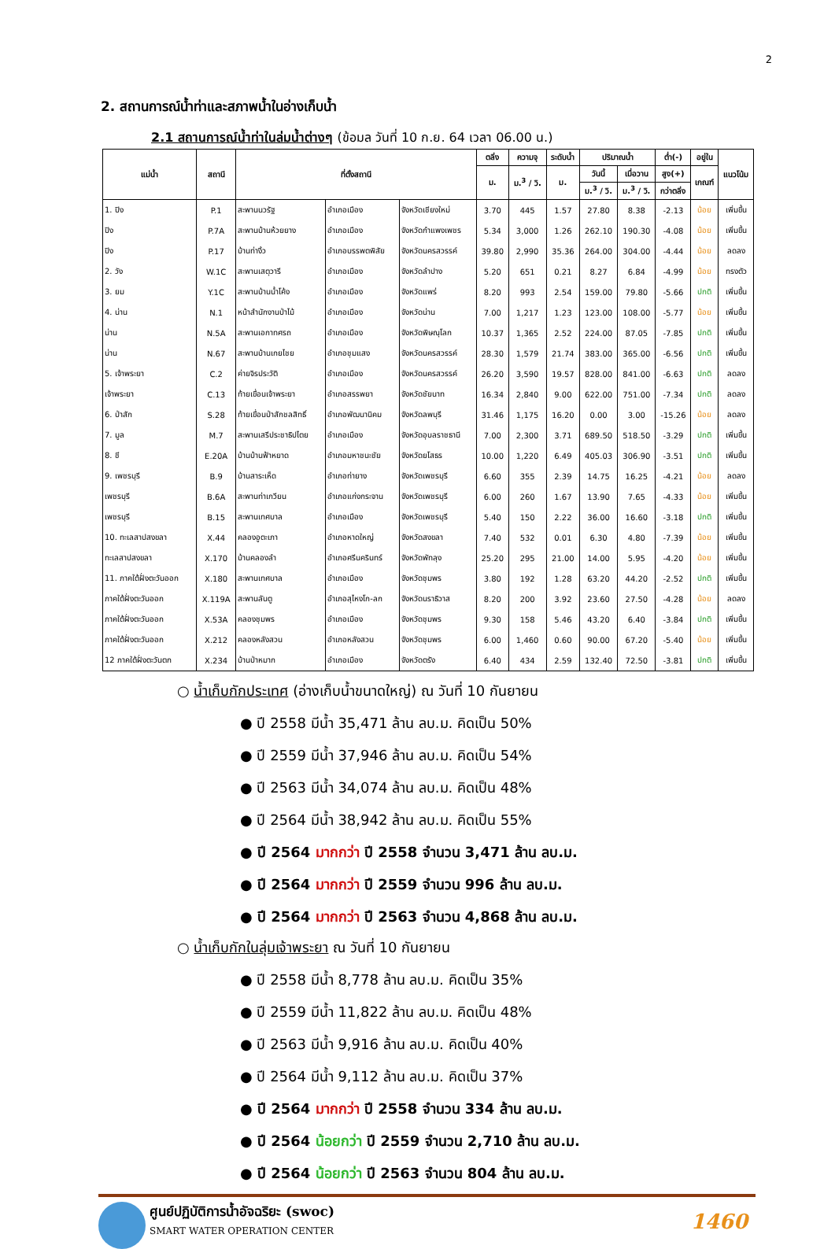2
2. สถานการณ์น้ำท่าและสภาพน้ำในอ่างเก็บน้ำ
2.1 สถานการณ์น้ำท่าในล่มน้ำต่างๆ (ข้อมล วันที่ 10 ก.ย. 64 เวลา 06.00 น.)
| แม่น้ำ | สถานี | ที่ตั้งสถานี | | | ตลิ่ง | ความจุ | ระดับน้ำ | ปริมาณน้ำ | | ต่ำ(-) | อยู่ใน | แนวโน้ม |
| --- | --- | --- | --- | --- | --- | --- | --- | --- | --- | --- | --- | --- |
| | | | | | ม. | ม.<sup>3</sup> / วิ. | ม. | วันนี้ | เมื่อวาน | สูง(+) | เกณฑ์ | |
| | | | | | | | | ม.<sup>3</sup> / วิ. | ม.<sup>3</sup> / วิ. | กว่าตลิ่ง | | |
| 1. ปิง | P.1 | สะพานนวรัฐ | อำเภอเมือง | จังหวัดเชียงใหม่ | 3.70 | 445 | 1.57 | 27.80 | 8.38 | -2.13 | น้อย | เพิ่มขึ้น |
| ปิง | P.7A | สะพานบ้านห้วยยาง | อำเภอเมือง | จังหวัดกำแพงเพชร | 5.34 | 3,000 | 1.26 | 262.10 | 190.30 | -4.08 | น้อย | เพิ่มขึ้น |
| ปิง | P.17 | บ้านท่างิ้ว | อำเภอบรรพตพิสัย | จังหวัดนครสวรรค์ | 39.80 | 2,990 | 35.36 | 264.00 | 304.00 | -4.44 | น้อย | ลดลง |
| 2. วัง | W.1C | สะพานเสตุวารี | อำเภอเมือง | จังหวัดลำปาง | 5.20 | 651 | 0.21 | 8.27 | 6.84 | -4.99 | น้อย | ทรงตัว |
| 3. ยม | Y.1C | สะพานบ้านน้ำโค้ง | อำเภอเมือง | จังหวัดแพร่ | 8.20 | 993 | 2.54 | 159.00 | 79.80 | -5.66 | ปกติ | เพิ่มขึ้น |
| 4. น่าน | N.1 | หน้าสำนักงานป่าไม้ | อำเภอเมือง | จังหวัดน่าน | 7.00 | 1,217 | 1.23 | 123.00 | 108.00 | -5.77 | น้อย | เพิ่มขึ้น |
| น่าน | N.5A | สะพานเอกาทศรถ | อำเภอเมือง | จังหวัดพิษณุโลก | 10.37 | 1,365 | 2.52 | 224.00 | 87.05 | -7.85 | ปกติ | เพิ่มขึ้น |
| น่าน | N.67 | สะพานบ้านเกยไชย | อำเภอชุมแสง | จังหวัดนครสวรรค์ | 28.30 | 1,579 | 21.74 | 383.00 | 365.00 | -6.56 | ปกติ | เพิ่มขึ้น |
| 5. เจ้าพระยา | C.2 | ค่ายจิรประวัติ | อำเภอเมือง | จังหวัดนครสวรรค์ | 26.20 | 3,590 | 19.57 | 828.00 | 841.00 | -6.63 | ปกติ | ลดลง |
| เจ้าพระยา | C.13 | ท้ายเขื่อนเจ้าพระยา | อำเภอสรรพยา | จังหวัดชัยนาท | 16.34 | 2,840 | 9.00 | 622.00 | 751.00 | -7.34 | ปกติ | ลดลง |
| 6. ป่าสัก | S.28 | ท้ายเขื่อนป่าสักชลสิทธิ์ | อำเภอพัฒนานิคม | จังหวัดลพบุรี | 31.46 | 1,175 | 16.20 | 0.00 | 3.00 | -15.26 | น้อย | ลดลง |
| 7. มูล | M.7 | สะพานเสรีประชาธิปไตย | อำเภอเมือง | จังหวัดอุบลราชธานี | 7.00 | 2,300 | 3.71 | 689.50 | 518.50 | -3.29 | ปกติ | เพิ่มขึ้น |
| 8. ชี | E.20A | บ้านบ้านฟ้าหยาด | อำเภอมหาชนะชัย | จังหวัดยโสธร | 10.00 | 1,220 | 6.49 | 405.03 | 306.90 | -3.51 | ปกติ | เพิ่มขึ้น |
| 9. เพชรบุรี | B.9 | บ้านสาระเห็ด | อำเภอท่ายาง | จังหวัดเพชรบุรี | 6.60 | 355 | 2.39 | 14.75 | 16.25 | -4.21 | น้อย | ลดลง |
| เพชรบุรี | B.6A | สะพานท่าเกวียน | อำเภอแก่งกระจาน | จังหวัดเพชรบุรี | 6.00 | 260 | 1.67 | 13.90 | 7.65 | -4.33 | น้อย | เพิ่มขึ้น |
| เพชรบุรี | B.15 | สะพานเทศบาล | อำเภอเมือง | จังหวัดเพชรบุรี | 5.40 | 150 | 2.22 | 36.00 | 16.60 | -3.18 | ปกติ | เพิ่มขึ้น |
| 10. ทะเลสาปสงขลา | X.44 | คลองอูตะเภา | อำเภอหาดใหญ่ | จังหวัดสงขลา | 7.40 | 532 | 0.01 | 6.30 | 4.80 | -7.39 | น้อย | เพิ่มขึ้น |
| ทะเลสาปสงขลา | X.170 | บ้านคลองลำ | อำเภอศรีนครินทร์ | จังหวัดพัทลุง | 25.20 | 295 | 21.00 | 14.00 | 5.95 | -4.20 | น้อย | เพิ่มขึ้น |
| 11. ภาคใต้ฝั่งตะวันออก | X.180 | สะพานเทศบาล | อำเภอเมือง | จังหวัดชุมพร | 3.80 | 192 | 1.28 | 63.20 | 44.20 | -2.52 | ปกติ | เพิ่มขึ้น |
| ภาคใต้ฝั่งตะวันออก | X.119A | สะพานลันตู | อำเภอสุไหงโก-ลก | จังหวัดนราธิวาส | 8.20 | 200 | 3.92 | 23.60 | 27.50 | -4.28 | น้อย | ลดลง |
| ภาคใต้ฝั่งตะวันออก | X.53A | คลองชุมพร | อำเภอเมือง | จังหวัดชุมพร | 9.30 | 158 | 5.46 | 43.20 | 6.40 | -3.84 | ปกติ | เพิ่มขึ้น |
| ภาคใต้ฝั่งตะวันออก | X.212 | คลองหลังสวน | อำเภอหลังสวน | จังหวัดชุมพร | 6.00 | 1,460 | 0.60 | 90.00 | 67.20 | -5.40 | น้อย | เพิ่มขึ้น |
| 12 ภาคใต้ฝั่งตะวันตก | X.234 | บ้านป่าหมาก | อำเภอเมือง | จังหวัดตรัง | 6.40 | 434 | 2.59 | 132.40 | 72.50 | -3.81 | ปกติ | เพิ่มขึ้น |
○ น้ำเก็บกักประเทศ (อ่างเก็บน้ำขนาดใหญ่) ณ วันที่ 10 กันยายน
● ปี 2558 มีน้ำ 35,471 ล้าน ลบ.ม. คิดเป็น 50%
● ปี 2559 มีน้ำ 37,946 ล้าน ลบ.ม. คิดเป็น 54%
● ปี 2563 มีน้ำ 34,074 ล้าน ลบ.ม. คิดเป็น 48%
● ปี 2564 มีน้ำ 38,942 ล้าน ลบ.ม. คิดเป็น 55%
● ปี 2564 มากกว่า ปี 2558 จำนวน 3,471 ล้าน ลบ.ม.
● ปี 2564 มากกว่า ปี 2559 จำนวน 996 ล้าน ลบ.ม.
● ปี 2564 มากกว่า ปี 2563 จำนวน 4,868 ล้าน ลบ.ม.
○ น้ำเก็บกักในลุ่มเจ้าพระยา ณ วันที่ 10 กันยายน
● ปี 2558 มีน้ำ 8,778 ล้าน ลบ.ม. คิดเป็น 35%
● ปี 2559 มีน้ำ 11,822 ล้าน ลบ.ม. คิดเป็น 48%
● ปี 2563 มีน้ำ 9,916 ล้าน ลบ.ม. คิดเป็น 40%
● ปี 2564 มีน้ำ 9,112 ล้าน ลบ.ม. คิดเป็น 37%
● ปี 2564 มากกว่า ปี 2558 จำนวน 334 ล้าน ลบ.ม.
● ปี 2564 น้อยกว่า ปี 2559 จำนวน 2,710 ล้าน ลบ.ม.
● ปี 2564 น้อยกว่า ปี 2563 จำนวน 804 ล้าน ลบ.ม.
ศูนย์ปฏิบัติการน้ำอัจฉริยะ (swoc)
SMART WATER OPERATION CENTER
1460